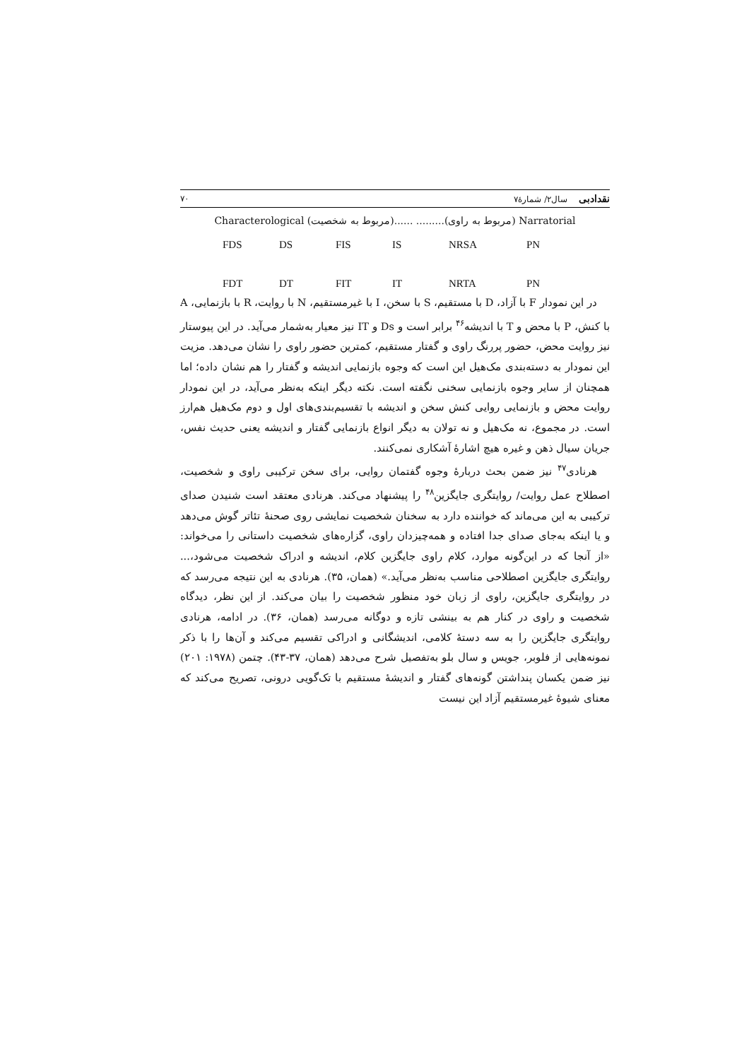نقدادبی سال۲/ شمارۀ۷ ۷۰
Characterological (مربوط به شخصیت)...... .........(مربوط به راوی) Narratorial
FDS DS FIS IS NRSA PN
FDT DT FIT IT NRTA PN
در این نمودار F با آزاد، D با مستقیم، S با سخن، I با غیرمستقیم، N با روایت، R با بازنمایی، A با کنش، P با محض و T با اندیشه<sup>۴۶</sup> برابر است و Ds و IT نیز معیار به‌شمار می‌آید. در این پیوستار نیز روایت محض، حضور پررنگ راوی و گفتار مستقیم، کمترین حضور راوی را نشان می‌دهد. مزیت این نمودار به دسته‌بندی مک‌هیل این است که وجوه بازنمایی اندیشه و گفتار را هم نشان داده؛ اما همچنان از سایر وجوه بازنمایی سخنی نگفته است. نکته دیگر اینکه به‌نظر می‌آید، در این نمودار روایت محض و بازنمایی روایی کنش سخن و اندیشه با تقسیم‌بندی‌های اول و دوم مک‌هیل هم‌ارز است. در مجموع، نه مک‌هیل و نه تولان به دیگر انواع بازنمایی گفتار و اندیشه یعنی حدیث نفس، جریان سیال ذهن و غیره هیچ اشارۀ آشکاری نمی‌کنند.
هرنادی<sup>۴۷</sup> نیز ضمن بحث دربارۀ وجوه گفتمان روایی، برای سخن ترکیبی راوی و شخصیت، اصطلاح عمل روایت/ روایتگری جایگزین<sup>۴۸</sup> را پیشنهاد می‌کند. هرنادی معتقد است شنیدن صدای ترکیبی به این می‌ماند که خواننده دارد به سخنان شخصیت نمایشی روی صحنۀ تئاتر گوش می‌دهد و یا اینکه به‌جای صدای جدا افتاده و همه‌چیزدان راوی، گزاره‌های شخصیت داستانی را می‌خواند: «از آنجا که در این‌گونه موارد، کلام راوی جایگزین کلام، اندیشه و ادراک شخصیت می‌شود،... روایتگری جایگزین اصطلاحی مناسب به‌نظر می‌آید.» (همان، ۳۵). هرنادی به این نتیجه می‌رسد که در روایتگری جایگزین، راوی از زبان خود منظور شخصیت را بیان می‌کند. از این نظر، دیدگاه شخصیت و راوی در کنار هم به بینشی تازه و دوگانه می‌رسد (همان، ۳۶). در ادامه، هرنادی روایتگری جایگزین را به سه دستۀ کلامی، اندیشگانی و ادراکی تقسیم می‌کند و آن‌ها را با ذکر نمونه‌هایی از فلوبر، جویس و سال بلو به‌تفصیل شرح می‌دهد (همان، ۳۷-۴۳). چتمن (۱۹۷۸: ۲۰۱) نیز ضمن یکسان پنداشتن گونه‌های گفتار و اندیشۀ مستقیم با تک‌گویی درونی، تصریح می‌کند که معنای شیوۀ غیرمستقیم آزاد این نیست